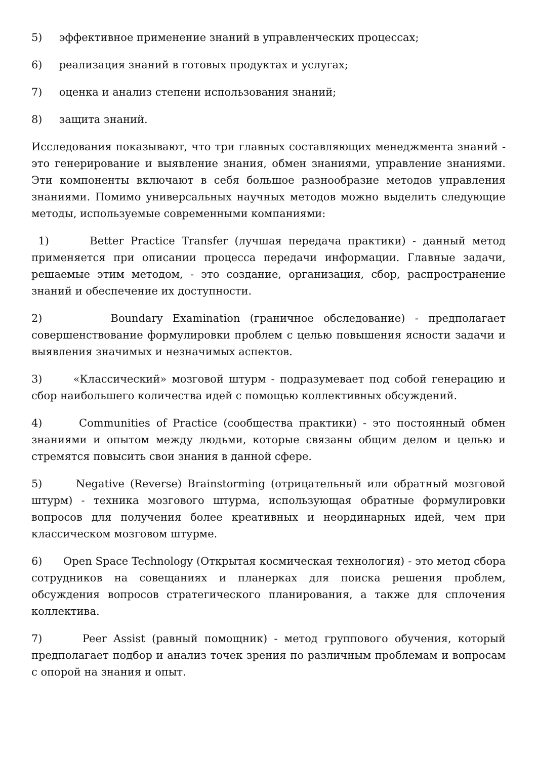5) эффективное применение знаний в управленческих процессах;
6) реализация знаний в готовых продуктах и услугах;
7) оценка и анализ степени использования знаний;
8) защита знаний.
Исследования показывают, что три главных составляющих менеджмента знаний - это генерирование и выявление знания, обмен знаниями, управление знаниями. Эти компоненты включают в себя большое разнообразие методов управления знаниями. Помимо универсальных научных методов можно выделить следующие методы, используемые современными компаниями:
1) Better Practice Transfer (лучшая передача практики) - данный метод применяется при описании процесса передачи информации. Главные задачи, решаемые этим методом, - это создание, организация, сбор, распространение знаний и обеспечение их доступности.
2) Boundary Examination (граничное обследование) - предполагает совершенствование формулировки проблем с целью повышения ясности задачи и выявления значимых и незначимых аспектов.
3) «Классический» мозговой штурм - подразумевает под собой генерацию и сбор наибольшего количества идей с помощью коллективных обсуждений.
4) Communities of Practice (сообщества практики) - это постоянный обмен знаниями и опытом между людьми, которые связаны общим делом и целью и стремятся повысить свои знания в данной сфере.
5) Negative (Reverse) Brainstorming (отрицательный или обратный мозговой штурм) - техника мозгового штурма, использующая обратные формулировки вопросов для получения более креативных и неординарных идей, чем при классическом мозговом штурме.
6) Open Space Technology (Открытая космическая технология) - это метод сбора сотрудников на совещаниях и планерках для поиска решения проблем, обсуждения вопросов стратегического планирования, а также для сплочения коллектива.
7) Peer Assist (равный помощник) - метод группового обучения, который предполагает подбор и анализ точек зрения по различным проблемам и вопросам с опорой на знания и опыт.